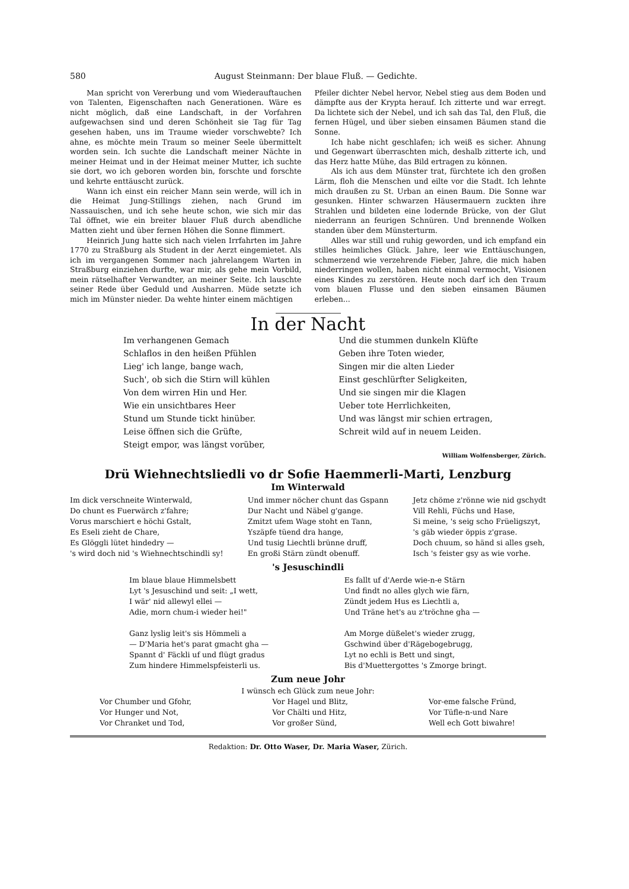580 August Steinmann: Der blaue Fluß. — Gedichte.
Man spricht von Vererbung und vom Wiederauftauchen von Talenten, Eigenschaften nach Generationen. Wäre es nicht möglich, daß eine Landschaft, in der Vorfahren aufgewachsen sind und deren Schönheit sie Tag für Tag gesehen haben, uns im Traume wieder vorschwebte? Ich ahne, es möchte mein Traum so meiner Seele übermittelt worden sein. Ich suchte die Landschaft meiner Nächte in meiner Heimat und in der Heimat meiner Mutter, ich suchte sie dort, wo ich geboren worden bin, forschte und forschte und kehrte enttäuscht zurück.
Wann ich einst ein reicher Mann sein werde, will ich in die Heimat Jung-Stillings ziehen, nach Grund im Nassauischen, und ich sehe heute schon, wie sich mir das Tal öffnet, wie ein breiter blauer Fluß durch abendliche Matten zieht und über fernen Höhen die Sonne flimmert.
Heinrich Jung hatte sich nach vielen Irrfahrten im Jahre 1770 zu Straßburg als Student in der Aerzt eingemietet. Als ich im vergangenen Sommer nach jahrelangem Warten in Straßburg einziehen durfte, war mir, als gehe mein Vorbild, mein rätselhafter Verwandter, an meiner Seite. Ich lauschte seiner Rede über Geduld und Ausharren. Müde setzte ich mich im Münster nieder. Da wehte hinter einem mächtigen
Pfeiler dichter Nebel hervor, Nebel stieg aus dem Boden und dämpfte aus der Krypta herauf. Ich zitterte und war erregt. Da lichtete sich der Nebel, und ich sah das Tal, den Fluß, die fernen Hügel, und über sieben einsamen Bäumen stand die Sonne.
Ich habe nicht geschlafen; ich weiß es sicher. Ahnung und Gegenwart überraschten mich, deshalb zitterte ich, und das Herz hatte Mühe, das Bild ertragen zu können.
Als ich aus dem Münster trat, fürchtete ich den großen Lärm, floh die Menschen und eilte vor die Stadt. Ich lehnte mich draußen zu St. Urban an einen Baum. Die Sonne war gesunken. Hinter schwarzen Häusermauern zuckten ihre Strahlen und bildeten eine lodernde Brücke, von der Glut niederrann an feurigen Schnüren. Und brennende Wolken standen über dem Münsterturm.
Alles war still und ruhig geworden, und ich empfand ein stilles heimliches Glück. Jahre, leer wie Enttäuschungen, schmerzend wie verzehrende Fieber, Jahre, die mich haben niederringen wollen, haben nicht einmal vermocht, Visionen eines Kindes zu zerstören. Heute noch darf ich den Traum vom blauen Flusse und den sieben einsamen Bäumen erleben...
In der Nacht
Im verhangenen Gemach
Schlaflos in den heißen Pfühlen
Lieg' ich lange, bange wach,
Such', ob sich die Stirn will kühlen
Von dem wirren Hin und Her.
Wie ein unsichtbares Heer
Stund um Stunde tickt hinüber.
Leise öffnen sich die Grüfte,
Steigt empor, was längst vorüber,
Und die stummen dunkeln Klüfte
Geben ihre Toten wieder,
Singen mir die alten Lieder
Einst geschlürfter Seligkeiten,
Und sie singen mir die Klagen
Ueber tote Herrlichkeiten,
Und was längst mir schien ertragen,
Schreit wild auf in neuem Leiden.
William Wolfensberger, Zürich.
Drü Wiehnechtsliedli vo dr Sofie Haemmerli-Marti, Lenzburg
Im Winterwald
Im dick verschneite Winterwald,
Do chunt es Fuerwärch z'fahre;
Vorus marschiert e höchi Gstalt,
Es Eseli zieht de Chare,
Es Glöggli lütet hindedry —
's wird doch nid 's Wiehnechtschindli sy!
Und immer nöcher chunt das Gspann
Dur Nacht und Näbel g'gange.
Zmitzt ufem Wage stoht en Tann,
Yszäpfe tüend dra hange,
Und tusig Liechtli brünne druff,
En großi Stärn zündt obenuff.
Jetz chöme z'rönne wie nid gschydt
Vill Rehli, Füchs und Hase,
Si meine, 's seig scho Früeligszyt,
's gäb wieder öppis z'grase.
Doch chuum, so händ si alles gseh,
Isch 's feister gsy as wie vorhe.
's Jesuschindli
Im blaue blaue Himmelsbett
Lyt 's Jesuschind und seit: „I wett,
I wär' nid allewyl ellei —
Adie, morn chum-i wieder hei!"
Ganz lyslig leit's sis Hömmeli a
— D'Maria het's parat gmacht gha —
Spannt d' Fäckli uf und flügt gradus
Zum hindere Himmelspfeisterli us.
Es fallt uf d'Aerde wie-n-e Stärn
Und findt no alles glych wie färn,
Zündt jedem Hus es Liechtli a,
Und Träne het's au z'tröchne gha —
Am Morge düßelet's wieder zrugg,
Gschwind über d'Rägebogebrugg,
Lyt no echli is Bett und singt,
Bis d'Muettergottes 's Zmorge bringt.
Zum neue Johr
I wünsch ech Glück zum neue Johr:
Vor Chumber und Gfohr,
Vor Hunger und Not,
Vor Chranket und Tod,
Vor Hagel und Blitz,
Vor Chälti und Hitz,
Vor großer Sünd,
Vor-eme falsche Fründ,
Vor Tüfle-n-und Nare
Well ech Gott biwahre!
Redaktion: Dr. Otto Waser, Dr. Maria Waser, Zürich.